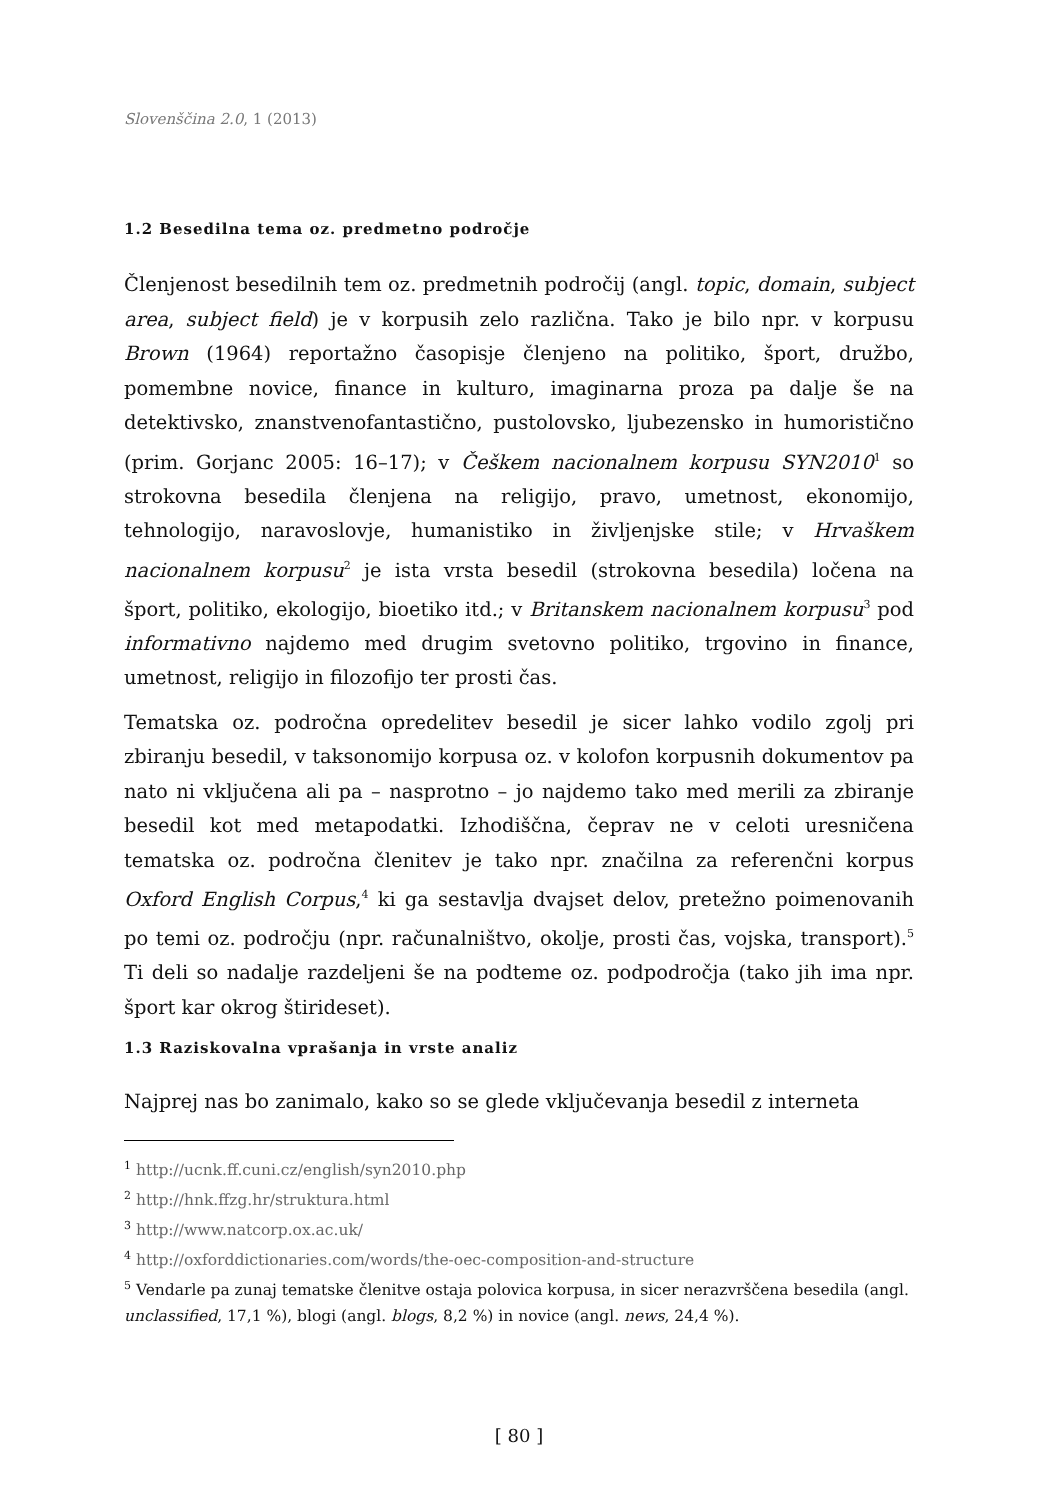Slovenščina 2.0, 1 (2013)
1.2 Besedilna tema oz. predmetno področje
Členjenost besedilnih tem oz. predmetnih področij (angl. topic, domain, subject area, subject field) je v korpusih zelo različna. Tako je bilo npr. v korpusu Brown (1964) reportažno časopisje členjeno na politiko, šport, družbo, pomembne novice, finance in kulturo, imaginarna proza pa dalje še na detektivsko, znanstvenofantastično, pustolovsko, ljubezensko in humoristično (prim. Gorjanc 2005: 16–17); v Češkem nacionalnem korpusu SYN2010<sup>1</sup> so strokovna besedila členjena na religijo, pravo, umetnost, ekonomijo, tehnologijo, naravoslovje, humanistiko in življenjske stile; v Hrvaškem nacionalnem korpusu<sup>2</sup> je ista vrsta besedil (strokovna besedila) ločena na šport, politiko, ekologijo, bioetiko itd.; v Britanskem nacionalnem korpusu<sup>3</sup> pod informativno najdemo med drugim svetovno politiko, trgovino in finance, umetnost, religijo in filozofijo ter prosti čas.
Tematska oz. področna opredelitev besedil je sicer lahko vodilo zgolj pri zbiranju besedil, v taksonomijo korpusa oz. v kolofon korpusnih dokumentov pa nato ni vključena ali pa – nasprotno – jo najdemo tako med merili za zbiranje besedil kot med metapodatki. Izhodiščna, čeprav ne v celoti uresničena tematska oz. področna členitev je tako npr. značilna za referenčni korpus Oxford English Corpus,<sup>4</sup> ki ga sestavlja dvajset delov, pretežno poimenovanih po temi oz. področju (npr. računalništvo, okolje, prosti čas, vojska, transport).<sup>5</sup> Ti deli so nadalje razdeljeni še na podteme oz. podpodročja (tako jih ima npr. šport kar okrog štirideset).
1.3 Raziskovalna vprašanja in vrste analiz
Najprej nas bo zanimalo, kako so se glede vključevanja besedil z interneta
<sup>1</sup> http://ucnk.ff.cuni.cz/english/syn2010.php
<sup>2</sup> http://hnk.ffzg.hr/struktura.html
<sup>3</sup> http://www.natcorp.ox.ac.uk/
<sup>4</sup> http://oxforddictionaries.com/words/the-oec-composition-and-structure
<sup>5</sup> Vendarle pa zunaj tematske členitve ostaja polovica korpusa, in sicer nerazvrščena besedila (angl. unclassified, 17,1 %), blogi (angl. blogs, 8,2 %) in novice (angl. news, 24,4 %).
[ 80 ]